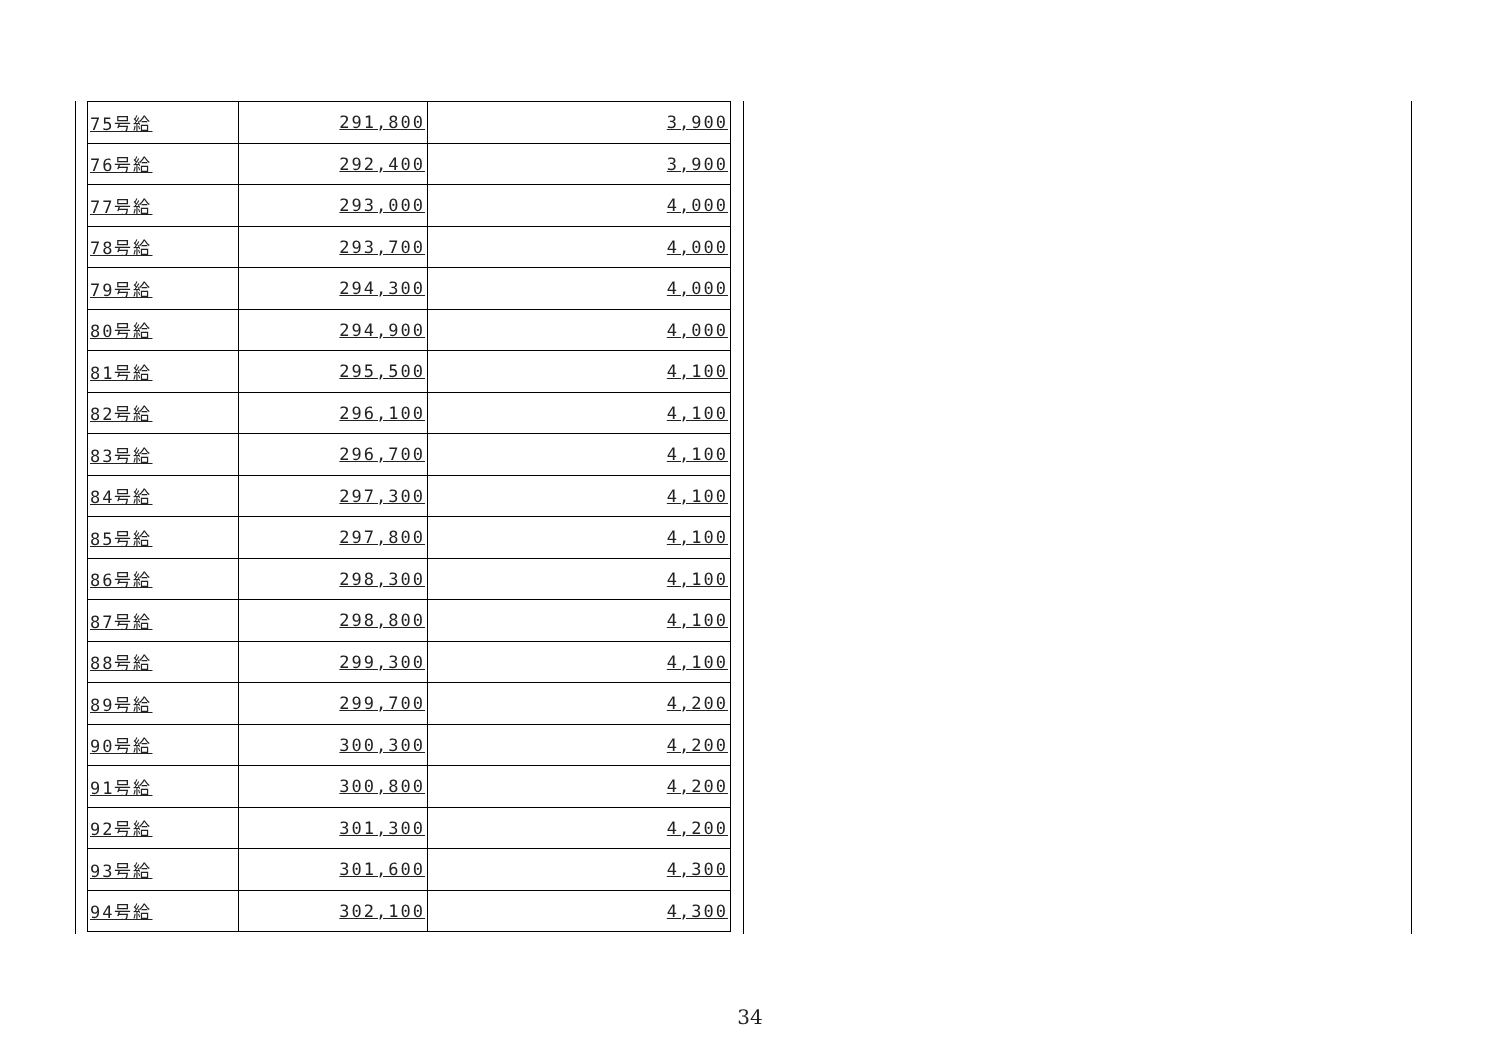| 75号給 | 291,800 | 3,900 |
| 76号給 | 292,400 | 3,900 |
| 77号給 | 293,000 | 4,000 |
| 78号給 | 293,700 | 4,000 |
| 79号給 | 294,300 | 4,000 |
| 80号給 | 294,900 | 4,000 |
| 81号給 | 295,500 | 4,100 |
| 82号給 | 296,100 | 4,100 |
| 83号給 | 296,700 | 4,100 |
| 84号給 | 297,300 | 4,100 |
| 85号給 | 297,800 | 4,100 |
| 86号給 | 298,300 | 4,100 |
| 87号給 | 298,800 | 4,100 |
| 88号給 | 299,300 | 4,100 |
| 89号給 | 299,700 | 4,200 |
| 90号給 | 300,300 | 4,200 |
| 91号給 | 300,800 | 4,200 |
| 92号給 | 301,300 | 4,200 |
| 93号給 | 301,600 | 4,300 |
| 94号給 | 302,100 | 4,300 |
34